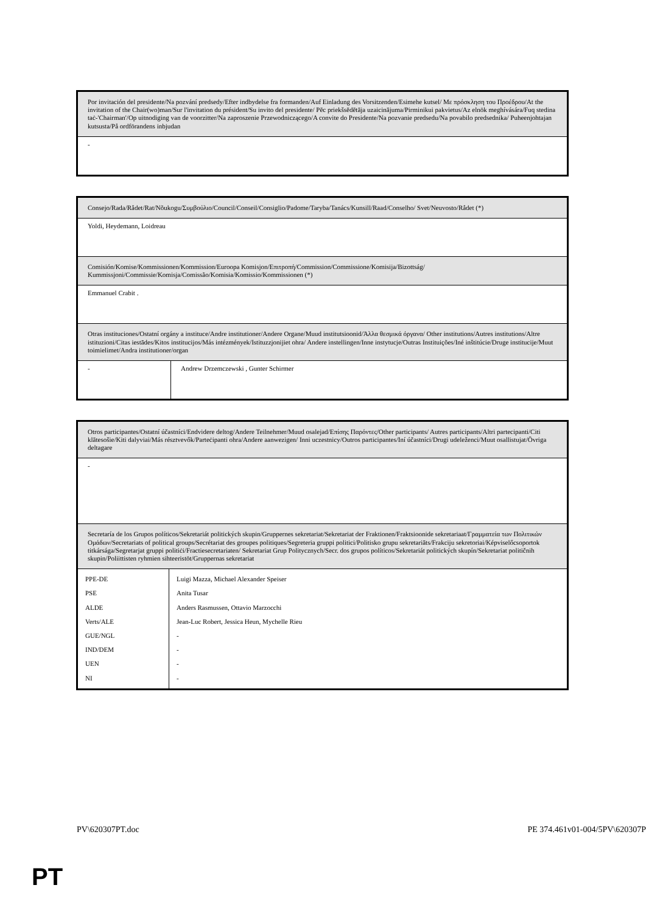| Por invitación del presidente/Na pozvání predsedy/Efter indbydelse fra formanden/Auf Einladung des Vorsitzenden/Esimehe kutsel/ Με πρόσκληση του Προέδρου/At the invitation of the Chair(wo)man/Sur l'invitation du président/Su invito del presidente/ Pēc priekšsēdētāja uzaicinājuma/Pirminikui pakvietus/Az elnök meghívására/Fuq stedina taċ-'Chairman'/Op uitnodiging van de voorzitter/Na zaproszenie Przewodniczącego/A convite do Presidente/Na pozvanie predsedu/Na povabilo predsednika/ Puheenjohtajan kutsusta/På ordförandens inbjudan |
| - |
| Consejo/Rada/Rådet/Rat/Nõukogu/Συμβούλιο/Council/Conseil/Consiglio/Padome/Taryba/Tanács/Kunsill/Raad/Conselho/ Svet/Neuvosto/Rådet (*) | |
| Yoldi, Heydemann, Loidreau | |
| Comisión/Komise/Kommissionen/Kommission/Euroopa Komisjon/Επιτροπή/Commission/Commissione/Komisija/Bizottság/ Kummissjoni/Commissie/Komisja/Comissão/Komisia/Komissio/Kommissionen (*) | |
| Emmanuel Crabit . | |
| Otras instituciones/Ostatní orgány a instituce/Andre institutioner/Andere Organe/Muud institutsioonid/Άλλα θεσμικά όργανα/ Other institutions/Autres institutions/Altre istituzioni/Citas iestādes/Kitos institucijos/Más intézmények/Istituzzjonijiet ohra/ Andere instellingen/Inne instytucje/Outras Instituições/Iné inštitúcie/Druge institucije/Muut toimielimet/Andra institutioner/organ | |
| - | Andrew Drzemczewski , Gunter Schirmer |
| Otros participantes/Ostatní účastníci/Endvidere deltog/Andere Teilnehmer/Muud osalejad/Επίσης Παρόντες/Other participants/ Autres participants/Altri partecipanti/Citi klātesošie/Kiti dalyviai/Más résztvevők/Parteċipanti ohra/Andere aanwezigen/ Inni uczestnicy/Outros participantes/Iní účastníci/Drugi udeleženci/Muut osallistujat/Övriga deltagare | |
| - | |
| Secretaría de los Grupos políticos/Sekretariát politických skupin/Gruppernes sekretariat/Sekretariat der Fraktionen/Fraktsioonide sekretariaat/Γραμματεία των Πολιτικών Ομάδων/Secretariats of political groups/Secrétariat des groupes politiques/Segreteria gruppi politici/Politisko grupu sekretariāts/Frakciju sekretoriai/Képviselőcsoportok titkársága/Segretarjat gruppi politiċi/Fractiesecretariaten/ Sekretariat Grup Politycznych/Secr. dos grupos políticos/Sekretariát politických skupín/Sekretariat političnih skupin/Poliittisten ryhmien sihteeristöt/Gruppernas sekretariat | |
| PPE-DE | Luigi Mazza, Michael Alexander Speiser |
| PSE | Anita Tusar |
| ALDE | Anders Rasmussen, Ottavio Marzocchi |
| Verts/ALE | Jean-Luc Robert, Jessica Heun, Mychelle Rieu |
| GUE/NGL | - |
| IND/DEM | - |
| UEN | - |
| NI | - |
PV\620307PT.doc PE 374.461v01-004/5PV\620307P
PT